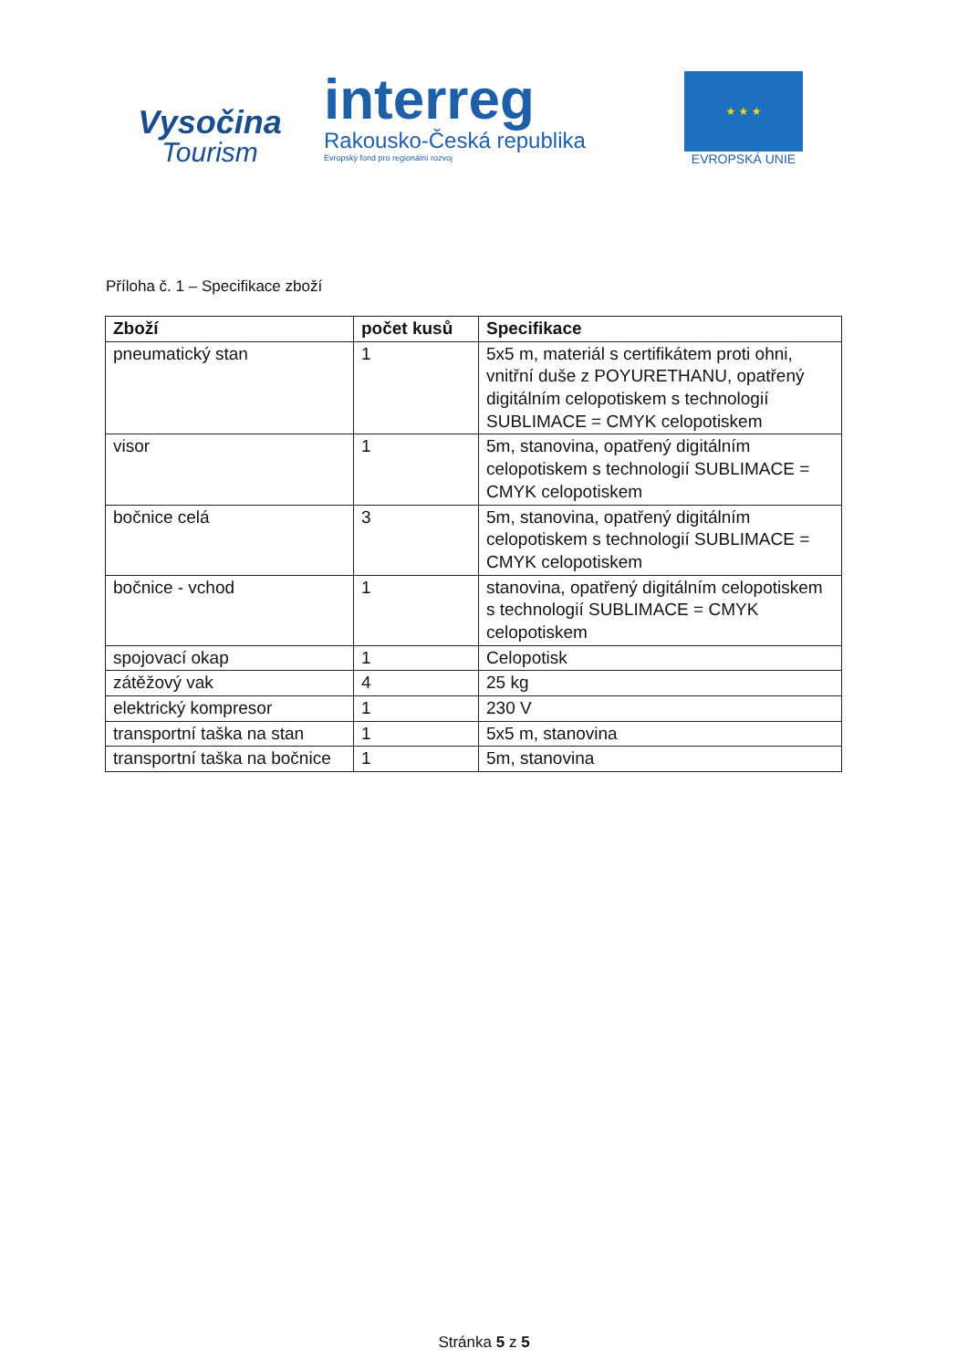Vysočina
Tourism
interreg
Rakousko-Česká republika
Evropský fond pro regionální rozvoj
★ ★ ★
EVROPSKÁ UNIE
Příloha č. 1 – Specifikace zboží
| Zboží | počet kusů | Specifikace |
| --- | --- | --- |
| pneumatický stan | 1 | 5x5 m, materiál s certifikátem proti ohni, vnitřní duše z POYURETHANU, opatřený digitálním celopotiskem s technologií SUBLIMACE = CMYK celopotiskem |
| visor | 1 | 5m, stanovina, opatřený digitálním celopotiskem s technologií SUBLIMACE = CMYK celopotiskem |
| bočnice celá | 3 | 5m, stanovina, opatřený digitálním celopotiskem s technologií SUBLIMACE = CMYK celopotiskem |
| bočnice - vchod | 1 | stanovina, opatřený digitálním celopotiskem s technologií SUBLIMACE = CMYK celopotiskem |
| spojovací okap | 1 | Celopotisk |
| zátěžový vak | 4 | 25 kg |
| elektrický kompresor | 1 | 230 V |
| transportní taška na stan | 1 | 5x5 m, stanovina |
| transportní taška na bočnice | 1 | 5m, stanovina |
Stránka 5 z 5